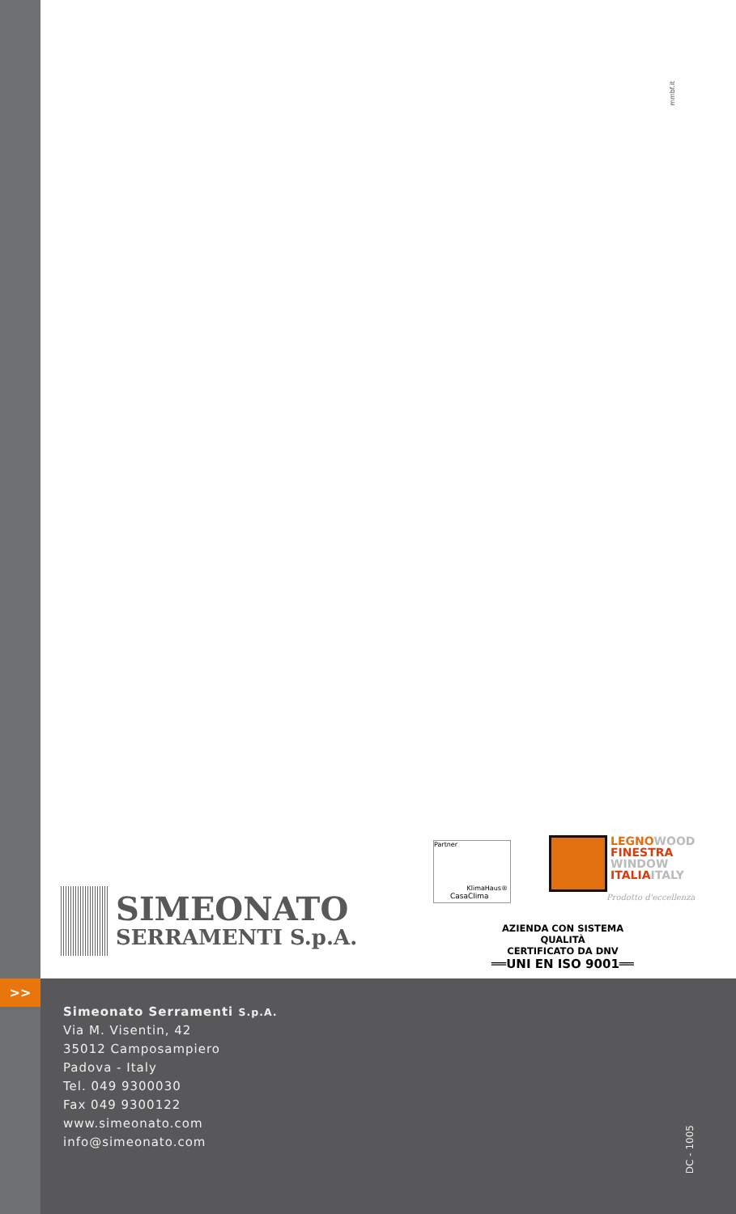mmbf.it
SIMEONATO
SERRAMENTI S.p.A.
Partner
KlimaHaus®
CasaClima
LEGNO WOOD
FINESTRA
WINDOW
ITALIA ITALY
Prodotto d'eccellenza
AZIENDA CON SISTEMA QUALITÀ
CERTIFICATO DA DNV
══UNI EN ISO 9001══
>>
Simeonato Serramenti S.p.A.
Via M. Visentin, 42
35012 Camposampiero
Padova - Italy
Tel. 049 9300030
Fax 049 9300122
www.simeonato.com
info@simeonato.com
DC - 1005